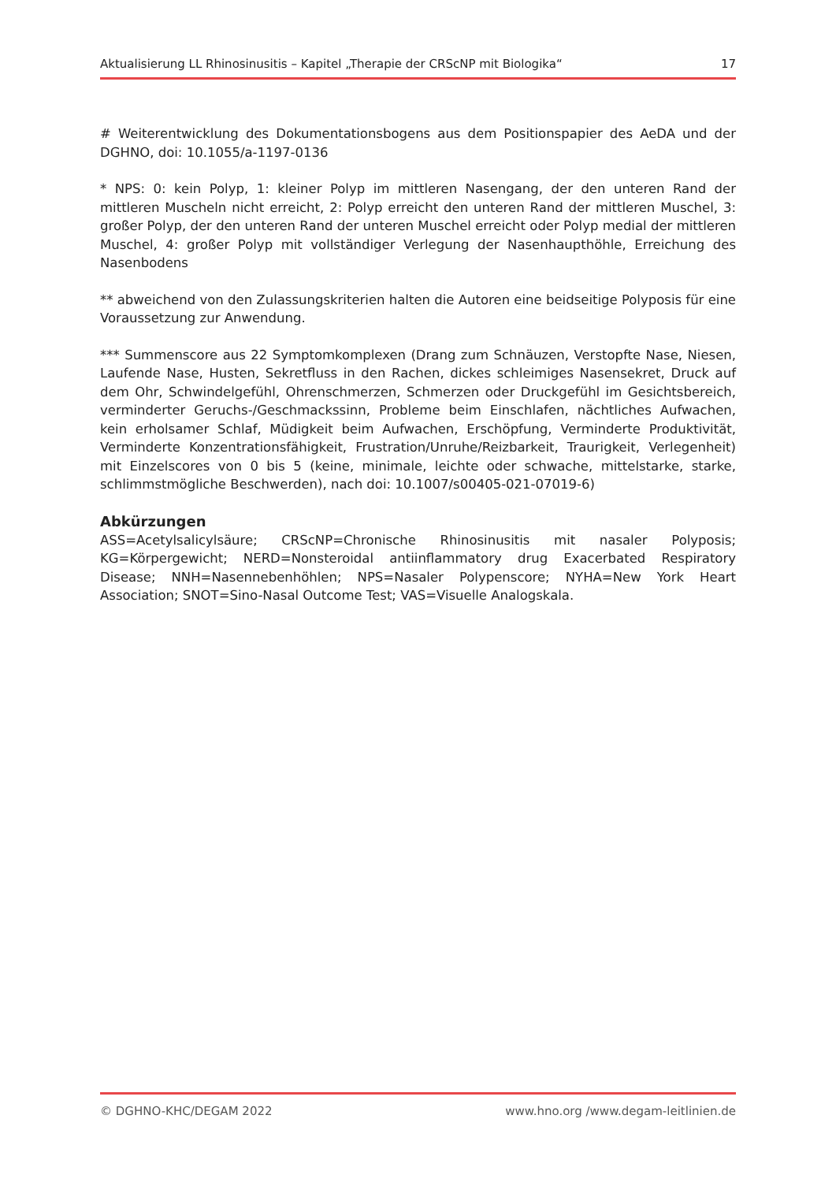Aktualisierung LL Rhinosinusitis – Kapitel „Therapie der CRScNP mit Biologika“17
# Weiterentwicklung des Dokumentationsbogens aus dem Positionspapier des AeDA und der DGHNO, doi: 10.1055/a-1197-0136
* NPS: 0: kein Polyp, 1: kleiner Polyp im mittleren Nasengang, der den unteren Rand der mittleren Muscheln nicht erreicht, 2: Polyp erreicht den unteren Rand der mittleren Muschel, 3: großer Polyp, der den unteren Rand der unteren Muschel erreicht oder Polyp medial der mittleren Muschel, 4: großer Polyp mit vollständiger Verlegung der Nasenhaupthöhle, Erreichung des Nasenbodens
** abweichend von den Zulassungskriterien halten die Autoren eine beidseitige Polyposis für eine Voraussetzung zur Anwendung.
*** Summenscore aus 22 Symptomkomplexen (Drang zum Schnäuzen, Verstopfte Nase, Niesen, Laufende Nase, Husten, Sekretfluss in den Rachen, dickes schleimiges Nasensekret, Druck auf dem Ohr, Schwindelgefühl, Ohrenschmerzen, Schmerzen oder Druckgefühl im Gesichtsbereich, verminderter Geruchs-/Geschmackssinn, Probleme beim Einschlafen, nächtliches Aufwachen, kein erholsamer Schlaf, Müdigkeit beim Aufwachen, Erschöpfung, Verminderte Produktivität, Verminderte Konzentrationsfähigkeit, Frustration/Unruhe/Reizbarkeit, Traurigkeit, Verlegenheit) mit Einzelscores von 0 bis 5 (keine, minimale, leichte oder schwache, mittelstarke, starke, schlimmstmögliche Beschwerden), nach doi: 10.1007/s00405-021-07019-6)
Abkürzungen
ASS=Acetylsalicylsäure; CRScNP=Chronische Rhinosinusitis mit nasaler Polyposis; KG=Körpergewicht; NERD=Nonsteroidal antiinflammatory drug Exacerbated Respiratory Disease; NNH=Nasennebenhöhlen; NPS=Nasaler Polypenscore; NYHA=New York Heart Association; SNOT=Sino-Nasal Outcome Test; VAS=Visuelle Analogskala.
© DGHNO-KHC/DEGAM 2022 www.hno.org /www.degam-leitlinien.de